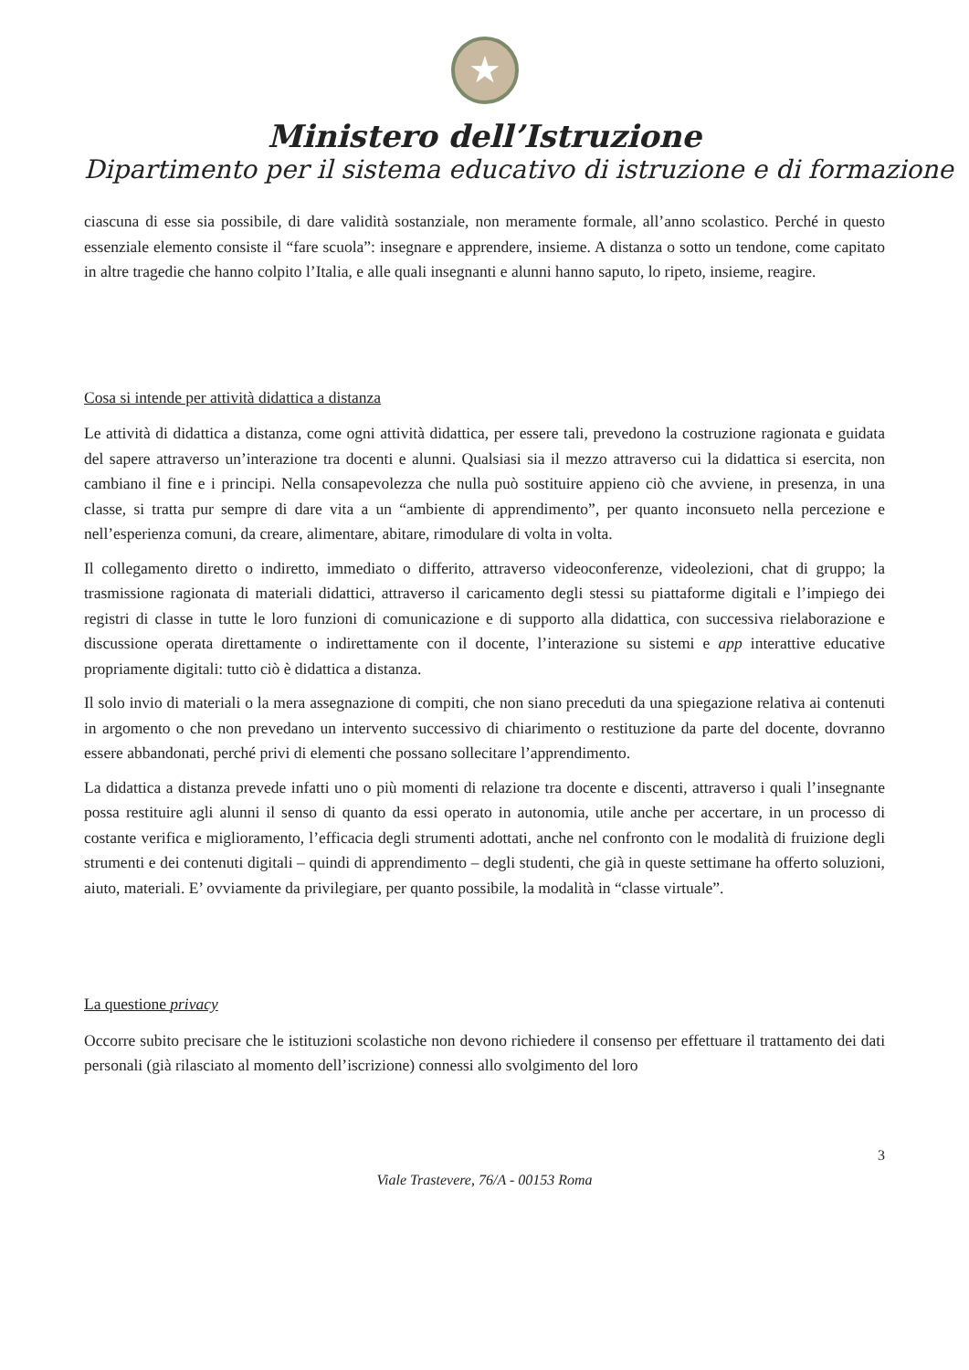★
Ministero dell’Istruzione
Dipartimento per il sistema educativo di istruzione e di formazione
ciascuna di esse sia possibile, di dare validità sostanziale, non meramente formale, all’anno scolastico. Perché in questo essenziale elemento consiste il “fare scuola”: insegnare e apprendere, insieme. A distanza o sotto un tendone, come capitato in altre tragedie che hanno colpito l’Italia, e alle quali insegnanti e alunni hanno saputo, lo ripeto, insieme, reagire.
Cosa si intende per attività didattica a distanza
Le attività di didattica a distanza, come ogni attività didattica, per essere tali, prevedono la costruzione ragionata e guidata del sapere attraverso un’interazione tra docenti e alunni. Qualsiasi sia il mezzo attraverso cui la didattica si esercita, non cambiano il fine e i principi. Nella consapevolezza che nulla può sostituire appieno ciò che avviene, in presenza, in una classe, si tratta pur sempre di dare vita a un “ambiente di apprendimento”, per quanto inconsueto nella percezione e nell’esperienza comuni, da creare, alimentare, abitare, rimodulare di volta in volta.
Il collegamento diretto o indiretto, immediato o differito, attraverso videoconferenze, videolezioni, chat di gruppo; la trasmissione ragionata di materiali didattici, attraverso il caricamento degli stessi su piattaforme digitali e l’impiego dei registri di classe in tutte le loro funzioni di comunicazione e di supporto alla didattica, con successiva rielaborazione e discussione operata direttamente o indirettamente con il docente, l’interazione su sistemi e app interattive educative propriamente digitali: tutto ciò è didattica a distanza.
Il solo invio di materiali o la mera assegnazione di compiti, che non siano preceduti da una spiegazione relativa ai contenuti in argomento o che non prevedano un intervento successivo di chiarimento o restituzione da parte del docente, dovranno essere abbandonati, perché privi di elementi che possano sollecitare l’apprendimento.
La didattica a distanza prevede infatti uno o più momenti di relazione tra docente e discenti, attraverso i quali l’insegnante possa restituire agli alunni il senso di quanto da essi operato in autonomia, utile anche per accertare, in un processo di costante verifica e miglioramento, l’efficacia degli strumenti adottati, anche nel confronto con le modalità di fruizione degli strumenti e dei contenuti digitali – quindi di apprendimento – degli studenti, che già in queste settimane ha offerto soluzioni, aiuto, materiali. E’ ovviamente da privilegiare, per quanto possibile, la modalità in “classe virtuale”.
La questione privacy
Occorre subito precisare che le istituzioni scolastiche non devono richiedere il consenso per effettuare il trattamento dei dati personali (già rilasciato al momento dell’iscrizione) connessi allo svolgimento del loro
3
Viale Trastevere, 76/A - 00153 Roma